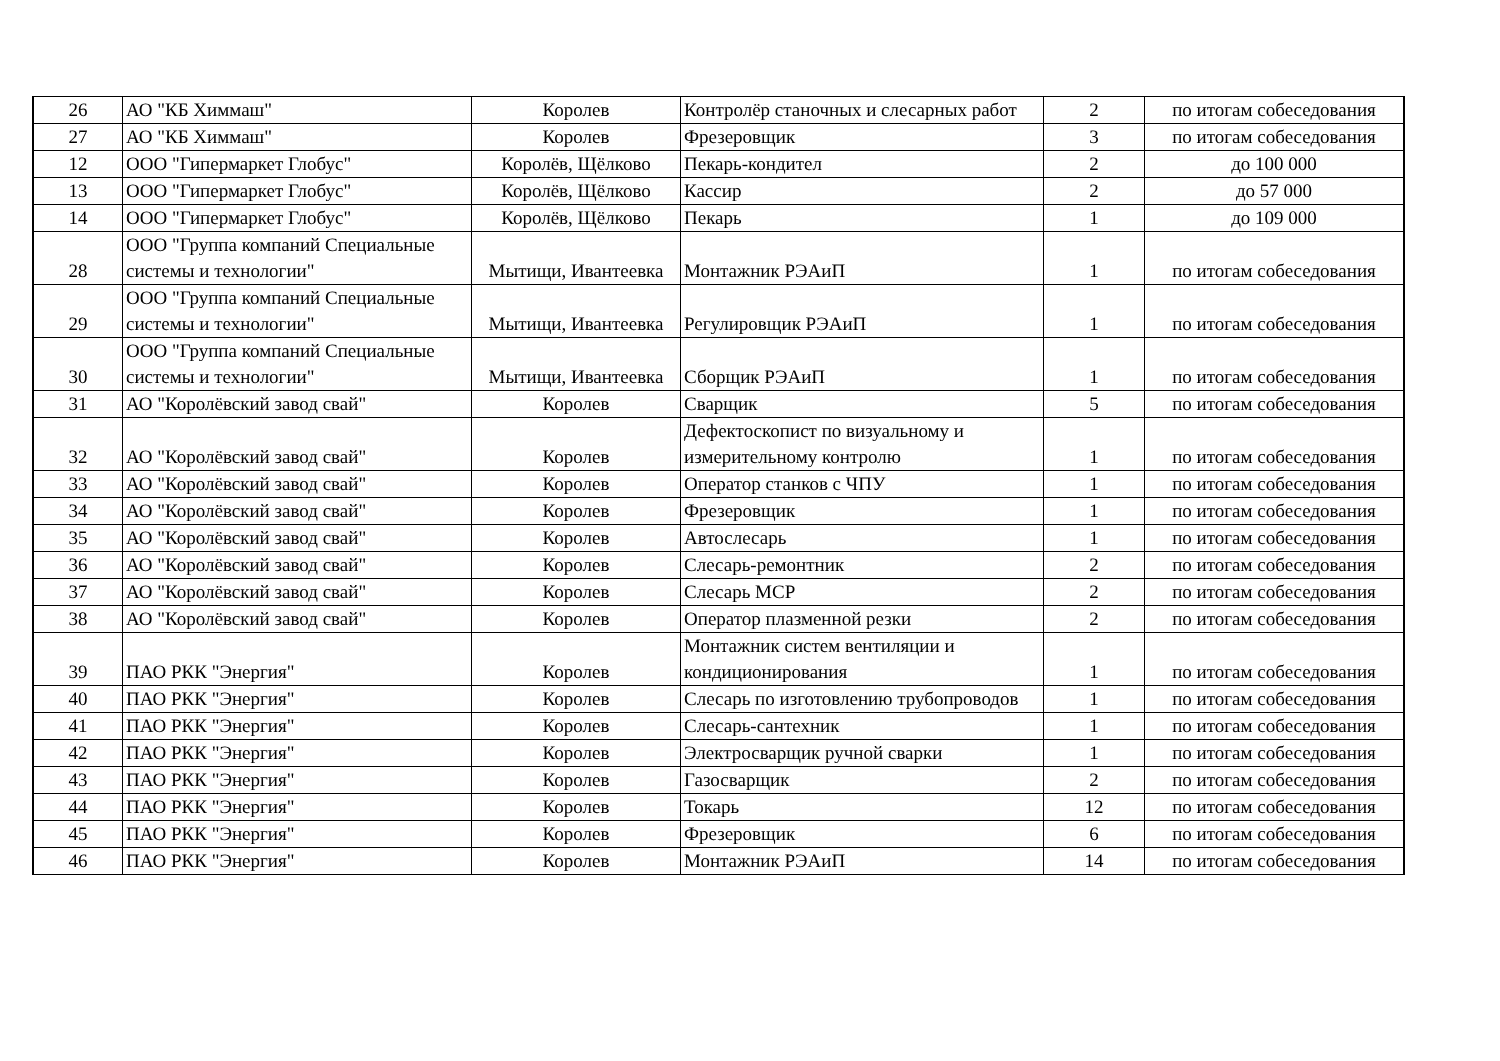| 26 | АО "КБ Химмаш" | Королев | Контролёр станочных и слесарных работ | 2 | по итогам собеседования |
| 27 | АО "КБ Химмаш" | Королев | Фрезеровщик | 3 | по итогам собеседования |
| 12 | ООО "Гипермаркет Глобус" | Королёв, Щёлково | Пекарь-кондител | 2 | до 100 000 |
| 13 | ООО "Гипермаркет Глобус" | Королёв, Щёлково | Кассир | 2 | до 57 000 |
| 14 | ООО "Гипермаркет Глобус" | Королёв, Щёлково | Пекарь | 1 | до 109 000 |
| 28 | ООО "Группа компаний Специальные системы и технологии" | Мытищи, Ивантеевка | Монтажник РЭАиП | 1 | по итогам собеседования |
| 29 | ООО "Группа компаний Специальные системы и технологии" | Мытищи, Ивантеевка | Регулировщик РЭАиП | 1 | по итогам собеседования |
| 30 | ООО "Группа компаний Специальные системы и технологии" | Мытищи, Ивантеевка | Сборщик РЭАиП | 1 | по итогам собеседования |
| 31 | АО "Королёвский завод свай" | Королев | Сварщик | 5 | по итогам собеседования |
| 32 | АО "Королёвский завод свай" | Королев | Дефектоскопист по визуальному и измерительному контролю | 1 | по итогам собеседования |
| 33 | АО "Королёвский завод свай" | Королев | Оператор станков с ЧПУ | 1 | по итогам собеседования |
| 34 | АО "Королёвский завод свай" | Королев | Фрезеровщик | 1 | по итогам собеседования |
| 35 | АО "Королёвский завод свай" | Королев | Автослесарь | 1 | по итогам собеседования |
| 36 | АО "Королёвский завод свай" | Королев | Слесарь-ремонтник | 2 | по итогам собеседования |
| 37 | АО "Королёвский завод свай" | Королев | Слесарь МСР | 2 | по итогам собеседования |
| 38 | АО "Королёвский завод свай" | Королев | Оператор плазменной резки | 2 | по итогам собеседования |
| 39 | ПАО РКК "Энергия" | Королев | Монтажник систем вентиляции и кондиционирования | 1 | по итогам собеседования |
| 40 | ПАО РКК "Энергия" | Королев | Слесарь по изготовлению трубопроводов | 1 | по итогам собеседования |
| 41 | ПАО РКК "Энергия" | Королев | Слесарь-сантехник | 1 | по итогам собеседования |
| 42 | ПАО РКК "Энергия" | Королев | Электросварщик ручной сварки | 1 | по итогам собеседования |
| 43 | ПАО РКК "Энергия" | Королев | Газосварщик | 2 | по итогам собеседования |
| 44 | ПАО РКК "Энергия" | Королев | Токарь | 12 | по итогам собеседования |
| 45 | ПАО РКК "Энергия" | Королев | Фрезеровщик | 6 | по итогам собеседования |
| 46 | ПАО РКК "Энергия" | Королев | Монтажник РЭАиП | 14 | по итогам собеседования |